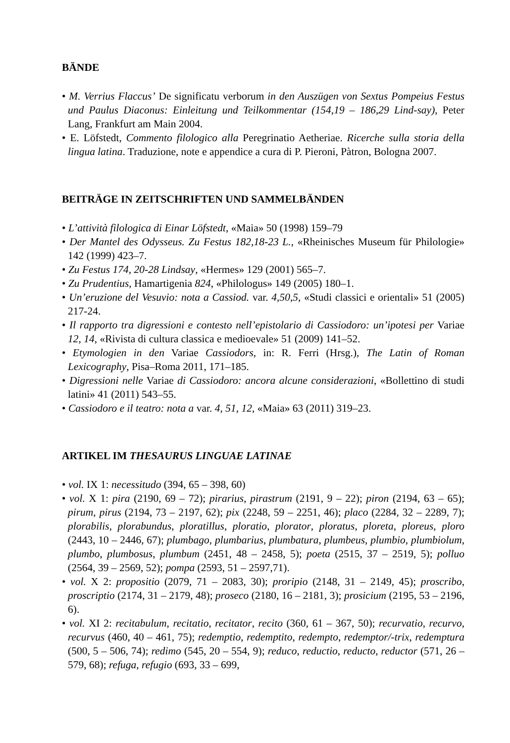BÄNDE
• M. Verrius Flaccus’ De significatu verborum in den Auszügen von Sextus Pompeius Festus und Paulus Diaconus: Einleitung und Teilkommentar (154,19 – 186,29 Lind-say), Peter Lang, Frankfurt am Main 2004.
• E. Löfstedt, Commento filologico alla Peregrinatio Aetheriae. Ricerche sulla storia della lingua latina. Traduzione, note e appendice a cura di P. Pieroni, Pàtron, Bologna 2007.
BEITRÄGE IN ZEITSCHRIFTEN UND SAMMELBÄNDEN
• L’attività filologica di Einar Löfstedt, «Maia» 50 (1998) 159–79
• Der Mantel des Odysseus. Zu Festus 182,18-23 L., «Rheinisches Museum für Philologie» 142 (1999) 423–7.
• Zu Festus 174, 20-28 Lindsay, «Hermes» 129 (2001) 565–7.
• Zu Prudentius, Hamartigenia 824, «Philologus» 149 (2005) 180–1.
• Un’eruzione del Vesuvio: nota a Cassiod. var. 4,50,5, «Studi classici e orientali» 51 (2005) 217-24.
• Il rapporto tra digressioni e contesto nell’epistolario di Cassiodoro: un’ipotesi per Variae 12, 14, «Rivista di cultura classica e medioevale» 51 (2009) 141–52.
• Etymologien in den Variae Cassiodors, in: R. Ferri (Hrsg.), The Latin of Roman Lexicography, Pisa–Roma 2011, 171–185.
• Digressioni nelle Variae di Cassiodoro: ancora alcune considerazioni, «Bollettino di studi latini» 41 (2011) 543–55.
• Cassiodoro e il teatro: nota a var. 4, 51, 12, «Maia» 63 (2011) 319–23.
ARTIKEL IM THESAURUS LINGUAE LATINAE
• vol. IX 1: necessitudo (394, 65 – 398, 60)
• vol. X 1: pira (2190, 69 – 72); pirarius, pirastrum (2191, 9 – 22); piron (2194, 63 – 65); pirum, pirus (2194, 73 – 2197, 62); pix (2248, 59 – 2251, 46); placo (2284, 32 – 2289, 7); plorabilis, plorabundus, ploratillus, ploratio, plorator, ploratus, ploreta, ploreus, ploro (2443, 10 – 2446, 67); plumbago, plumbarius, plumbatura, plumbeus, plumbio, plumbiolum, plumbo, plumbosus, plumbum (2451, 48 – 2458, 5); poeta (2515, 37 – 2519, 5); polluo (2564, 39 – 2569, 52); pompa (2593, 51 – 2597,71).
• vol. X 2: propositio (2079, 71 – 2083, 30); proripio (2148, 31 – 2149, 45); proscribo, proscriptio (2174, 31 – 2179, 48); proseco (2180, 16 – 2181, 3); prosicium (2195, 53 – 2196, 6).
• vol. XI 2: recitabulum, recitatio, recitator, recito (360, 61 – 367, 50); recurvatio, recurvo, recurvus (460, 40 – 461, 75); redemptio, redemptito, redempto, redemptor/-trix, redemptura (500, 5 – 506, 74); redimo (545, 20 – 554, 9); reduco, reductio, reducto, reductor (571, 26 – 579, 68); refuga, refugio (693, 33 – 699,